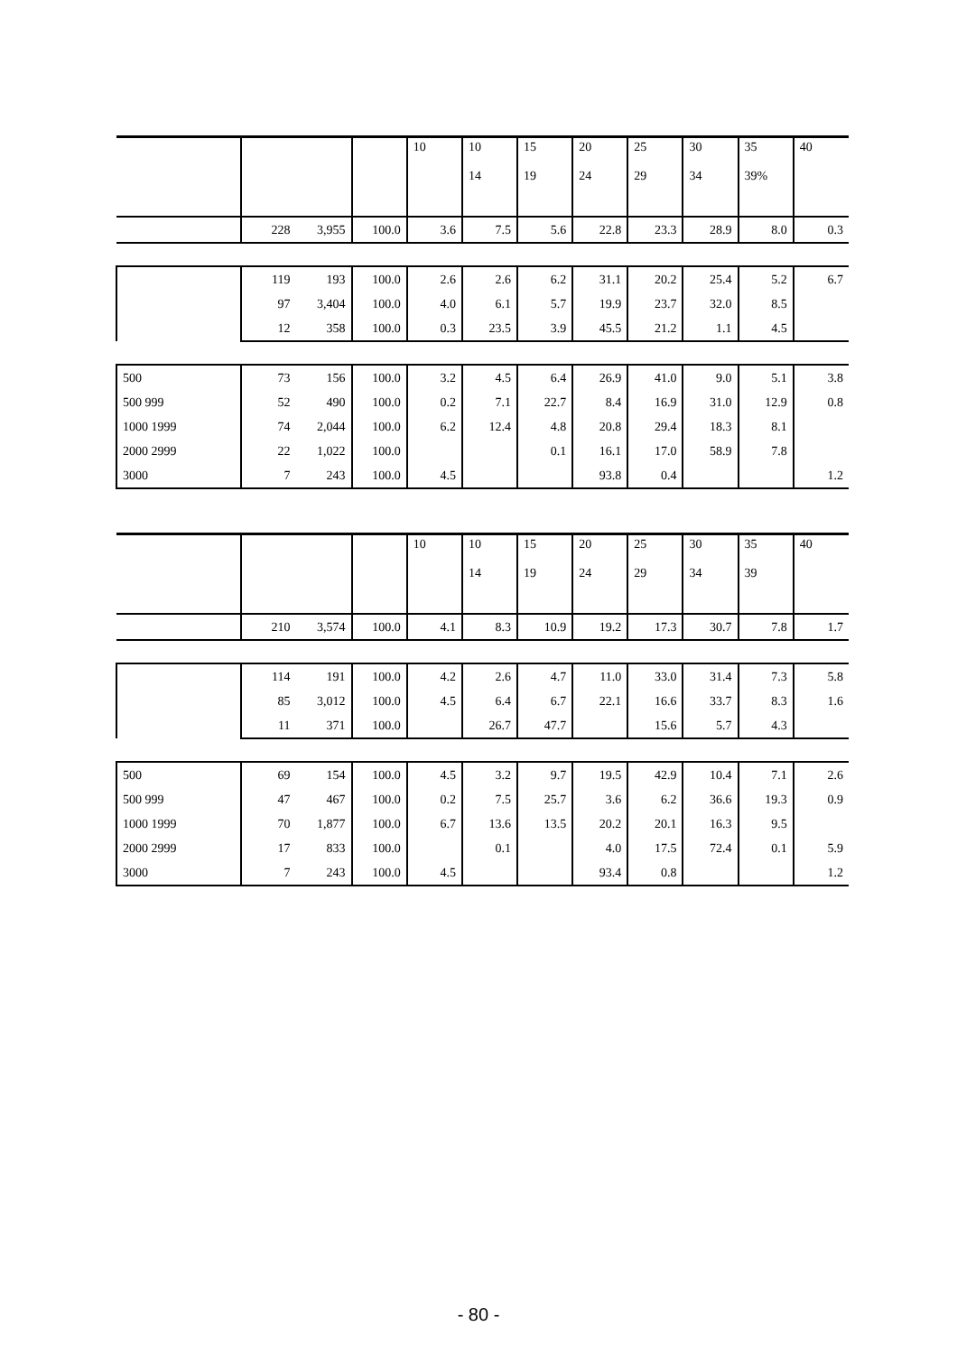| | | | | 10 | 10 | 15 | 20 | 25 | 30 | 35 | 40 |
| --- | --- | --- | --- | --- | --- | --- | --- | --- | --- | --- | --- |
| | | | | | 14 | 19 | 24 | 29 | 34 | 39% | |
| | 228 | 3,955 | 100.0 | 3.6 | 7.5 | 5.6 | 22.8 | 23.3 | 28.9 | 8.0 | 0.3 |
| | 119 | 193 | 100.0 | 2.6 | 2.6 | 6.2 | 31.1 | 20.2 | 25.4 | 5.2 | 6.7 |
| | 97 | 3,404 | 100.0 | 4.0 | 6.1 | 5.7 | 19.9 | 23.7 | 32.0 | 8.5 | |
| | 12 | 358 | 100.0 | 0.3 | 23.5 | 3.9 | 45.5 | 21.2 | 1.1 | 4.5 | |
| 500 | 73 | 156 | 100.0 | 3.2 | 4.5 | 6.4 | 26.9 | 41.0 | 9.0 | 5.1 | 3.8 |
| 500 999 | 52 | 490 | 100.0 | 0.2 | 7.1 | 22.7 | 8.4 | 16.9 | 31.0 | 12.9 | 0.8 |
| 1000 1999 | 74 | 2,044 | 100.0 | 6.2 | 12.4 | 4.8 | 20.8 | 29.4 | 18.3 | 8.1 | |
| 2000 2999 | 22 | 1,022 | 100.0 | | | 0.1 | 16.1 | 17.0 | 58.9 | 7.8 | |
| 3000 | 7 | 243 | 100.0 | 4.5 | | | 93.8 | 0.4 | | | 1.2 |
| | | | | 10 | 10 | 15 | 20 | 25 | 30 | 35 | 40 |
| --- | --- | --- | --- | --- | --- | --- | --- | --- | --- | --- | --- |
| | | | | | 14 | 19 | 24 | 29 | 34 | 39 | |
| | 210 | 3,574 | 100.0 | 4.1 | 8.3 | 10.9 | 19.2 | 17.3 | 30.7 | 7.8 | 1.7 |
| | 114 | 191 | 100.0 | 4.2 | 2.6 | 4.7 | 11.0 | 33.0 | 31.4 | 7.3 | 5.8 |
| | 85 | 3,012 | 100.0 | 4.5 | 6.4 | 6.7 | 22.1 | 16.6 | 33.7 | 8.3 | 1.6 |
| | 11 | 371 | 100.0 | | 26.7 | 47.7 | | 15.6 | 5.7 | 4.3 | |
| 500 | 69 | 154 | 100.0 | 4.5 | 3.2 | 9.7 | 19.5 | 42.9 | 10.4 | 7.1 | 2.6 |
| 500 999 | 47 | 467 | 100.0 | 0.2 | 7.5 | 25.7 | 3.6 | 6.2 | 36.6 | 19.3 | 0.9 |
| 1000 1999 | 70 | 1,877 | 100.0 | 6.7 | 13.6 | 13.5 | 20.2 | 20.1 | 16.3 | 9.5 | |
| 2000 2999 | 17 | 833 | 100.0 | | 0.1 | | 4.0 | 17.5 | 72.4 | 0.1 | 5.9 |
| 3000 | 7 | 243 | 100.0 | 4.5 | | | 93.4 | 0.8 | | | 1.2 |
- 80 -